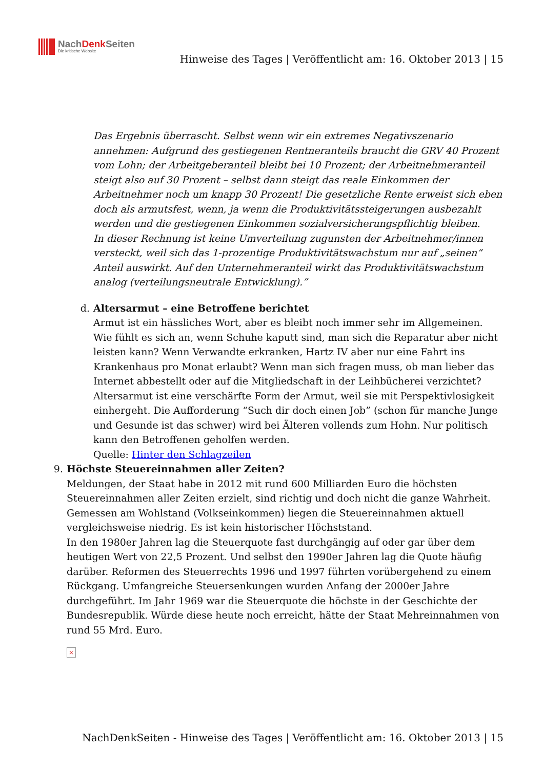NachDenk Seiten
Die kritische Website
Hinweise des Tages | Veröffentlicht am: 16. Oktober 2013 | 15
Das Ergebnis überrascht. Selbst wenn wir ein extremes Negativszenario annehmen: Aufgrund des gestiegenen Rentneranteils braucht die GRV 40 Prozent vom Lohn; der Arbeitgeberanteil bleibt bei 10 Prozent; der Arbeitnehmeranteil steigt also auf 30 Prozent – selbst dann steigt das reale Einkommen der Arbeitnehmer noch um knapp 30 Prozent! Die gesetzliche Rente erweist sich eben doch als armutsfest, wenn, ja wenn die Produktivitätssteigerungen ausbezahlt werden und die gestiegenen Einkommen sozialversicherungspflichtig bleiben.
In dieser Rechnung ist keine Umverteilung zugunsten der Arbeitnehmer/innen versteckt, weil sich das 1-prozentige Produktivitätswachstum nur auf „seinen“ Anteil auswirkt. Auf den Unternehmeranteil wirkt das Produktivitätswachstum analog (verteilungsneutrale Entwicklung).”
d. Altersarmut – eine Betroffene berichtet
Armut ist ein hässliches Wort, aber es bleibt noch immer sehr im Allgemeinen. Wie fühlt es sich an, wenn Schuhe kaputt sind, man sich die Reparatur aber nicht leisten kann? Wenn Verwandte erkranken, Hartz IV aber nur eine Fahrt ins Krankenhaus pro Monat erlaubt? Wenn man sich fragen muss, ob man lieber das Internet abbestellt oder auf die Mitgliedschaft in der Leihbücherei verzichtet? Altersarmut ist eine verschärfte Form der Armut, weil sie mit Perspektivlosigkeit einhergeht. Die Aufforderung “Such dir doch einen Job” (schon für manche Junge und Gesunde ist das schwer) wird bei Älteren vollends zum Hohn. Nur politisch kann den Betroffenen geholfen werden.
Quelle: Hinter den Schlagzeilen
9. Höchste Steuereinnahmen aller Zeiten?
Meldungen, der Staat habe in 2012 mit rund 600 Milliarden Euro die höchsten Steuereinnahmen aller Zeiten erzielt, sind richtig und doch nicht die ganze Wahrheit. Gemessen am Wohlstand (Volkseinkommen) liegen die Steuereinnahmen aktuell vergleichsweise niedrig. Es ist kein historischer Höchststand.
In den 1980er Jahren lag die Steuerquote fast durchgängig auf oder gar über dem heutigen Wert von 22,5 Prozent. Und selbst den 1990er Jahren lag die Quote häufig darüber. Reformen des Steuerrechts 1996 und 1997 führten vorübergehend zu einem Rückgang. Umfangreiche Steuersenkungen wurden Anfang der 2000er Jahre durchgeführt. Im Jahr 1969 war die Steuerquote die höchste in der Geschichte der Bundesrepublik. Würde diese heute noch erreicht, hätte der Staat Mehreinnahmen von rund 55 Mrd. Euro.
×
NachDenkSeiten - Hinweise des Tages | Veröffentlicht am: 16. Oktober 2013 | 15